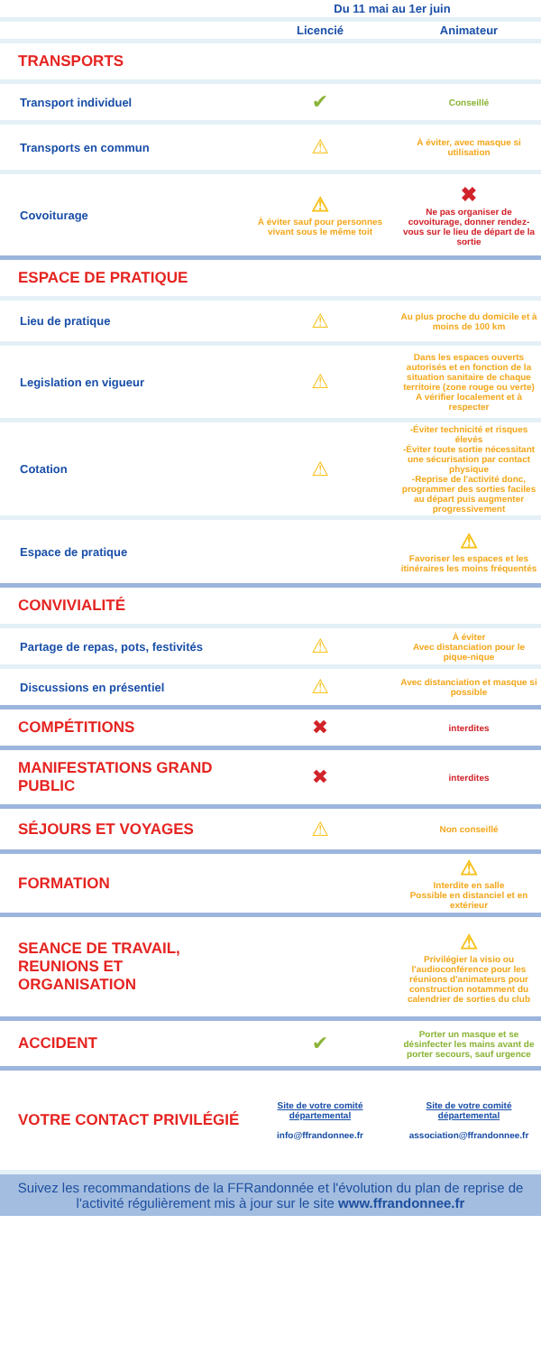| | Du 11 mai au 1er juin | |
| --- | --- | --- |
| | Licencié | Animateur |
| TRANSPORTS | | |
| Transport individuel | ✔ | Conseillé |
| Transports en commun | ⚠ | À éviter, avec masque si utilisation |
| Covoiturage | ⚠ À éviter sauf pour personnes vivant sous le même toit | ✖ Ne pas organiser de covoiturage, donner rendez-vous sur le lieu de départ de la sortie |
| ESPACE DE PRATIQUE | | |
| Lieu de pratique | ⚠ | Au plus proche du domicile et à moins de 100 km |
| Legislation en vigueur | ⚠ | Dans les espaces ouverts autorisés et en fonction de la situation sanitaire de chaque territoire (zone rouge ou verte) A vérifier localement et à respecter |
| Cotation | ⚠ | -Éviter technicité et risques élevés -Éviter toute sortie nécessitant une sécurisation par contact physique -Reprise de l'activité donc, programmer des sorties faciles au départ puis augmenter progressivement |
| Espace de pratique | | ⚠ Favoriser les espaces et les itinéraires les moins fréquentés |
| CONVIVIALITÉ | | |
| Partage de repas, pots, festivités | ⚠ | À éviter Avec distanciation pour le pique-nique |
| Discussions en présentiel | ⚠ | Avec distanciation et masque si possible |
| COMPÉTITIONS | ✖ | interdites |
| MANIFESTATIONS GRAND PUBLIC | ✖ | interdites |
| SÉJOURS ET VOYAGES | ⚠ | Non conseillé |
| FORMATION | | ⚠ Interdite en salle Possible en distanciel et en extérieur |
| SEANCE DE TRAVAIL, REUNIONS ET ORGANISATION | | ⚠ Privilégier la visio ou l'audioconférence pour les réunions d'animateurs pour construction notamment du calendrier de sorties du club |
| ACCIDENT | ✔ | Porter un masque et se désinfecter les mains avant de porter secours, sauf urgence |
| VOTRE CONTACT PRIVILÉGIÉ | Site de votre comité départemental info@ffrandonnee.fr | Site de votre comité départemental association@ffrandonnee.fr |
Suivez les recommandations de la FFRandonnée et l'évolution du plan de reprise de l'activité régulièrement mis à jour sur le site www.ffrandonnee.fr